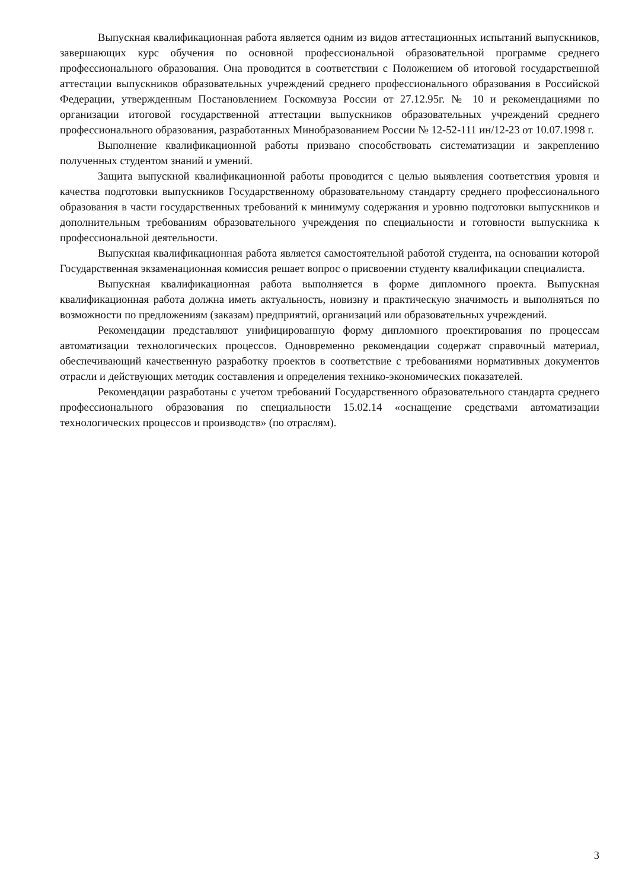Выпускная квалификационная работа является одним из видов аттестационных испытаний выпускников, завершающих курс обучения по основной профессиональной образовательной программе среднего профессионального образования. Она проводится в соответствии с Положением об итоговой государственной аттестации выпускников образовательных учреждений среднего профессионального образования в Российской Федерации, утвержденным Постановлением Госкомвуза России от 27.12.95г. № 10 и рекомендациями по организации итоговой государственной аттестации выпускников образовательных учреждений среднего профессионального образования, разработанных Минобразованием России № 12-52-111 ин/12-23 от 10.07.1998 г.
Выполнение квалификационной работы призвано способствовать систематизации и закреплению полученных студентом знаний и умений.
Защита выпускной квалификационной работы проводится с целью выявления соответствия уровня и качества подготовки выпускников Государственному образовательному стандарту среднего профессионального образования в части государственных требований к минимуму содержания и уровню подготовки выпускников и дополнительным требованиям образовательного учреждения по специальности и готовности выпускника к профессиональной деятельности.
Выпускная квалификационная работа является самостоятельной работой студента, на основании которой Государственная экзаменационная комиссия решает вопрос о присвоении студенту квалификации специалиста.
Выпускная квалификационная работа выполняется в форме дипломного проекта. Выпускная квалификационная работа должна иметь актуальность, новизну и практическую значимость и выполняться по возможности по предложениям (заказам) предприятий, организаций или образовательных учреждений.
Рекомендации представляют унифицированную форму дипломного проектирования по процессам автоматизации технологических процессов. Одновременно рекомендации содержат справочный материал, обеспечивающий качественную разработку проектов в соответствие с требованиями нормативных документов отрасли и действующих методик составления и определения технико-экономических показателей.
Рекомендации разработаны с учетом требований Государственного образовательного стандарта среднего профессионального образования по специальности 15.02.14 «оснащение средствами автоматизации технологических процессов и производств» (по отраслям).
3